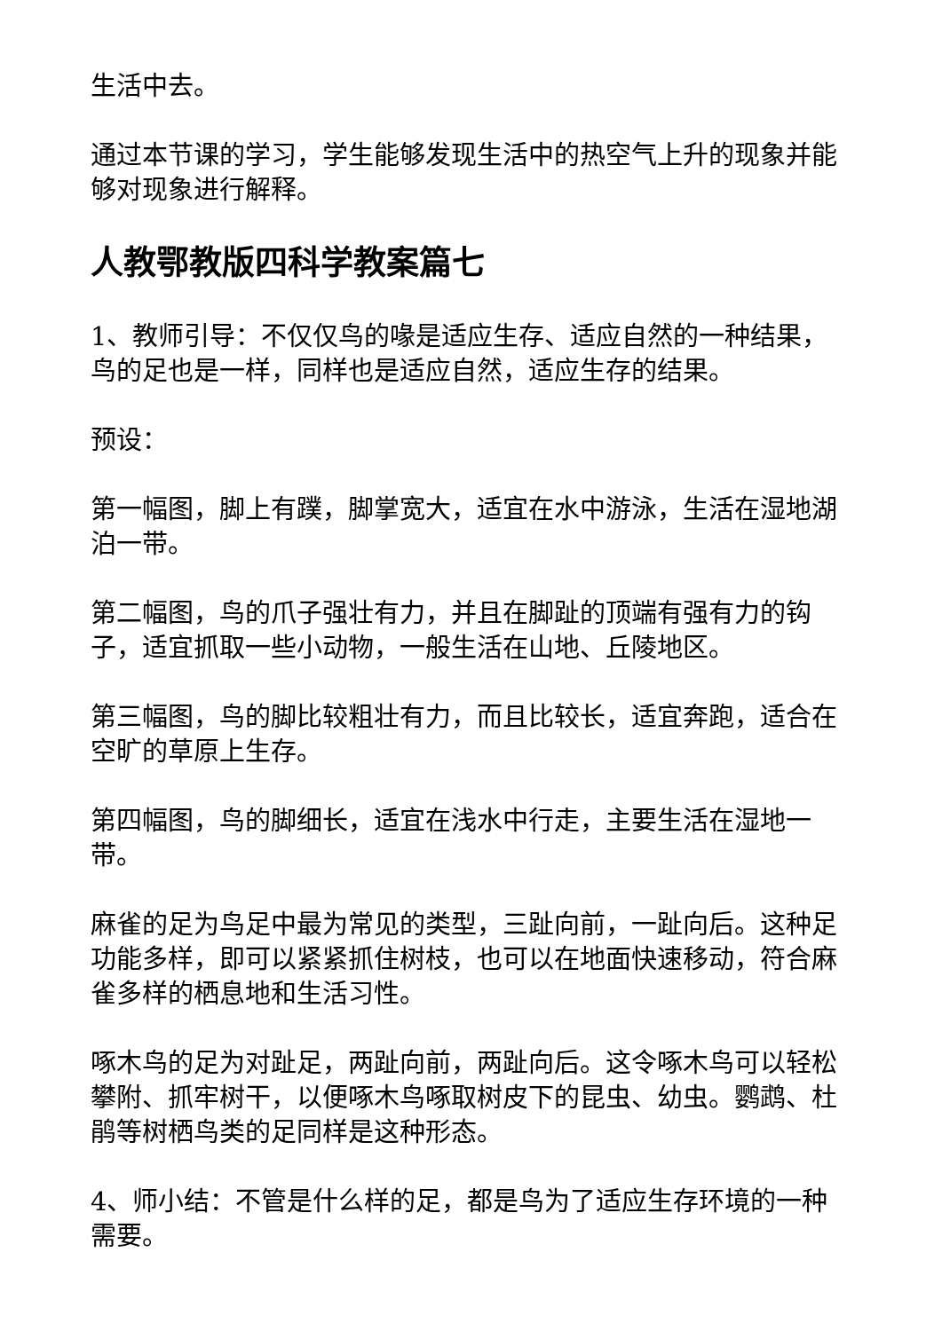生活中去。
通过本节课的学习，学生能够发现生活中的热空气上升的现象并能够对现象进行解释。
人教鄂教版四科学教案篇七
1、教师引导：不仅仅鸟的喙是适应生存、适应自然的一种结果，鸟的足也是一样，同样也是适应自然，适应生存的结果。
预设：
第一幅图，脚上有蹼，脚掌宽大，适宜在水中游泳，生活在湿地湖泊一带。
第二幅图，鸟的爪子强壮有力，并且在脚趾的顶端有强有力的钩子，适宜抓取一些小动物，一般生活在山地、丘陵地区。
第三幅图，鸟的脚比较粗壮有力，而且比较长，适宜奔跑，适合在空旷的草原上生存。
第四幅图，鸟的脚细长，适宜在浅水中行走，主要生活在湿地一带。
麻雀的足为鸟足中最为常见的类型，三趾向前，一趾向后。这种足功能多样，即可以紧紧抓住树枝，也可以在地面快速移动，符合麻雀多样的栖息地和生活习性。
啄木鸟的足为对趾足，两趾向前，两趾向后。这令啄木鸟可以轻松攀附、抓牢树干，以便啄木鸟啄取树皮下的昆虫、幼虫。鹦鹉、杜鹃等树栖鸟类的足同样是这种形态。
4、师小结：不管是什么样的足，都是鸟为了适应生存环境的一种需要。